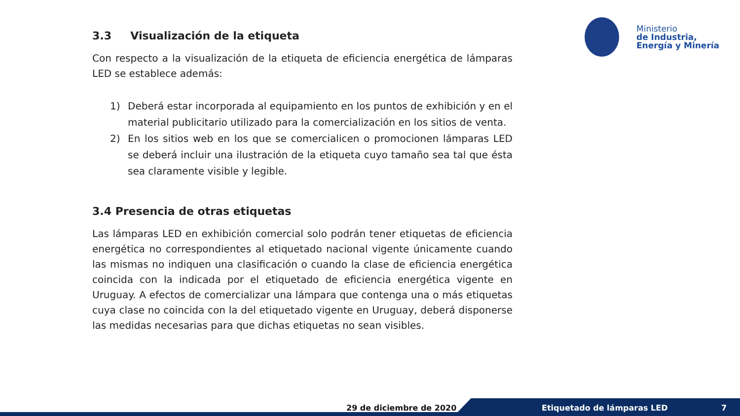Ministerio
de Industria,
Energía y Minería
3.3 Visualización de la etiqueta
Con respecto a la visualización de la etiqueta de eficiencia energética de lámparas LED se establece además:
1) Deberá estar incorporada al equipamiento en los puntos de exhibición y en el material publicitario utilizado para la comercialización en los sitios de venta.
2) En los sitios web en los que se comercialicen o promocionen lámparas LED se deberá incluir una ilustración de la etiqueta cuyo tamaño sea tal que ésta sea claramente visible y legible.
3.4 Presencia de otras etiquetas
Las lámparas LED en exhibición comercial solo podrán tener etiquetas de eficiencia energética no correspondientes al etiquetado nacional vigente únicamente cuando las mismas no indiquen una clasificación o cuando la clase de eficiencia energética coincida con la indicada por el etiquetado de eficiencia energética vigente en Uruguay. A efectos de comercializar una lámpara que contenga una o más etiquetas cuya clase no coincida con la del etiquetado vigente en Uruguay, deberá disponerse las medidas necesarias para que dichas etiquetas no sean visibles.
29 de diciembre de 2020 Etiquetado de lámparas LED 7